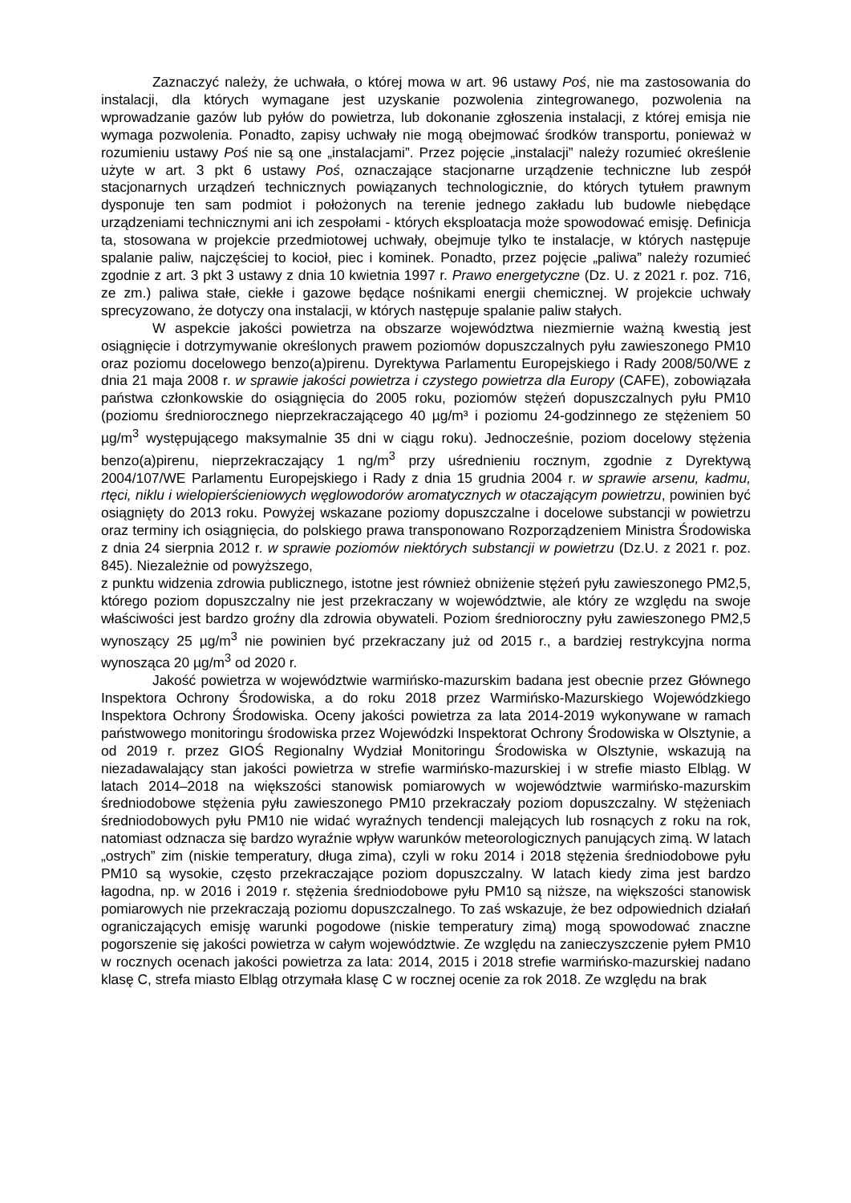Zaznaczyć należy, że uchwała, o której mowa w art. 96 ustawy Poś, nie ma zastosowania do instalacji, dla których wymagane jest uzyskanie pozwolenia zintegrowanego, pozwolenia na wprowadzanie gazów lub pyłów do powietrza, lub dokonanie zgłoszenia instalacji, z której emisja nie wymaga pozwolenia. Ponadto, zapisy uchwały nie mogą obejmować środków transportu, ponieważ w rozumieniu ustawy Poś nie są one „instalacjami”. Przez pojęcie „instalacji” należy rozumieć określenie użyte w art. 3 pkt 6 ustawy Poś, oznaczające stacjonarne urządzenie techniczne lub zespół stacjonarnych urządzeń technicznych powiązanych technologicznie, do których tytułem prawnym dysponuje ten sam podmiot i położonych na terenie jednego zakładu lub budowle niebędące urządzeniami technicznymi ani ich zespołami - których eksploatacja może spowodować emisję. Definicja ta, stosowana w projekcie przedmiotowej uchwały, obejmuje tylko te instalacje, w których następuje spalanie paliw, najczęściej to kocioł, piec i kominek. Ponadto, przez pojęcie „paliwa” należy rozumieć zgodnie z art. 3 pkt 3 ustawy z dnia 10 kwietnia 1997 r. Prawo energetyczne (Dz. U. z 2021 r. poz. 716, ze zm.) paliwa stałe, ciekłe i gazowe będące nośnikami energii chemicznej. W projekcie uchwały sprecyzowano, że dotyczy ona instalacji, w których następuje spalanie paliw stałych.
W aspekcie jakości powietrza na obszarze województwa niezmiernie ważną kwestią jest osiągnięcie i dotrzymywanie określonych prawem poziomów dopuszczalnych pyłu zawieszonego PM10 oraz poziomu docelowego benzo(a)pirenu. Dyrektywa Parlamentu Europejskiego i Rady 2008/50/WE z dnia 21 maja 2008 r. w sprawie jakości powietrza i czystego powietrza dla Europy (CAFE), zobowiązała państwa członkowskie do osiągnięcia do 2005 roku, poziomów stężeń dopuszczalnych pyłu PM10 (poziomu średniorocznego nieprzekraczającego 40 µg/m³ i poziomu 24-godzinnego ze stężeniem 50 µg/m<sup>3</sup> występującego maksymalnie 35 dni w ciągu roku). Jednocześnie, poziom docelowy stężenia benzo(a)pirenu, nieprzekraczający 1 ng/m<sup>3</sup> przy uśrednieniu rocznym, zgodnie z Dyrektywą 2004/107/WE Parlamentu Europejskiego i Rady z dnia 15 grudnia 2004 r. w sprawie arsenu, kadmu, rtęci, niklu i wielopierścieniowych węglowodorów aromatycznych w otaczającym powietrzu, powinien być osiągnięty do 2013 roku. Powyżej wskazane poziomy dopuszczalne i docelowe substancji w powietrzu oraz terminy ich osiągnięcia, do polskiego prawa transponowano Rozporządzeniem Ministra Środowiska z dnia 24 sierpnia 2012 r. w sprawie poziomów niektórych substancji w powietrzu (Dz.U. z 2021 r. poz. 845). Niezależnie od powyższego,
z punktu widzenia zdrowia publicznego, istotne jest również obniżenie stężeń pyłu zawieszonego PM2,5, którego poziom dopuszczalny nie jest przekraczany w województwie, ale który ze względu na swoje właściwości jest bardzo groźny dla zdrowia obywateli. Poziom średnioroczny pyłu zawieszonego PM2,5 wynoszący 25 µg/m<sup>3</sup> nie powinien być przekraczany już od 2015 r., a bardziej restrykcyjna norma wynosząca 20 µg/m<sup>3</sup> od 2020 r.
Jakość powietrza w województwie warmińsko-mazurskim badana jest obecnie przez Głównego Inspektora Ochrony Środowiska, a do roku 2018 przez Warmińsko-Mazurskiego Wojewódzkiego Inspektora Ochrony Środowiska. Oceny jakości powietrza za lata 2014-2019 wykonywane w ramach państwowego monitoringu środowiska przez Wojewódzki Inspektorat Ochrony Środowiska w Olsztynie, a od 2019 r. przez GIOŚ Regionalny Wydział Monitoringu Środowiska w Olsztynie, wskazują na niezadawalający stan jakości powietrza w strefie warmińsko-mazurskiej i w strefie miasto Elbląg. W latach 2014–2018 na większości stanowisk pomiarowych w województwie warmińsko-mazurskim średniodobowe stężenia pyłu zawieszonego PM10 przekraczały poziom dopuszczalny. W stężeniach średniodobowych pyłu PM10 nie widać wyraźnych tendencji malejących lub rosnących z roku na rok, natomiast odznacza się bardzo wyraźnie wpływ warunków meteorologicznych panujących zimą. W latach „ostrych” zim (niskie temperatury, długa zima), czyli w roku 2014 i 2018 stężenia średniodobowe pyłu PM10 są wysokie, często przekraczające poziom dopuszczalny. W latach kiedy zima jest bardzo łagodna, np. w 2016 i 2019 r. stężenia średniodobowe pyłu PM10 są niższe, na większości stanowisk pomiarowych nie przekraczają poziomu dopuszczalnego. To zaś wskazuje, że bez odpowiednich działań ograniczających emisję warunki pogodowe (niskie temperatury zimą) mogą spowodować znaczne pogorszenie się jakości powietrza w całym województwie. Ze względu na zanieczyszczenie pyłem PM10 w rocznych ocenach jakości powietrza za lata: 2014, 2015 i 2018 strefie warmińsko-mazurskiej nadano klasę C, strefa miasto Elbląg otrzymała klasę C w rocznej ocenie za rok 2018. Ze względu na brak